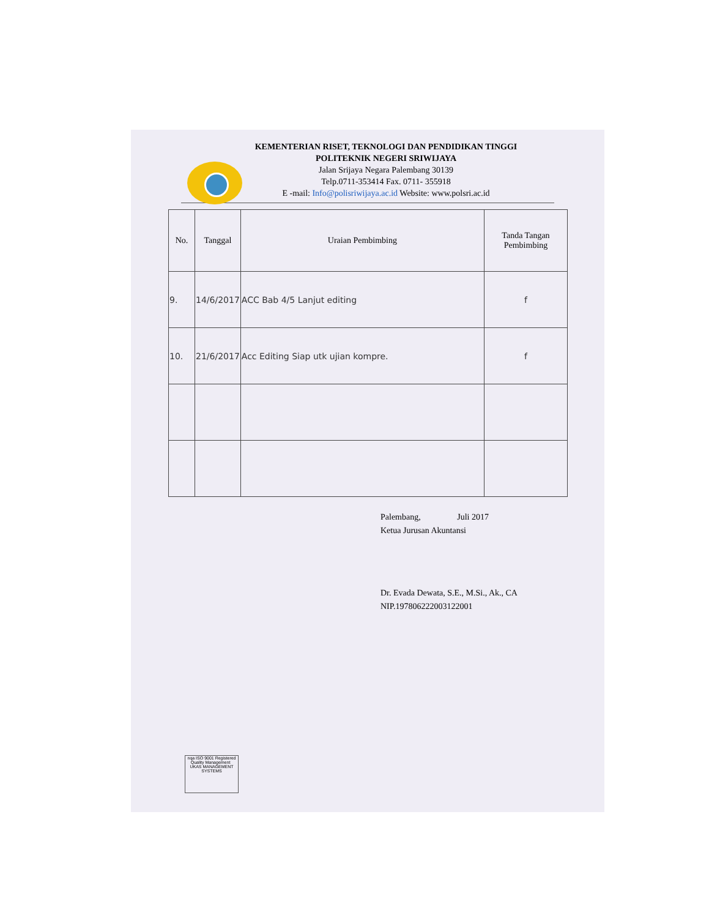KEMENTERIAN RISET, TEKNOLOGI DAN PENDIDIKAN TINGGI
POLITEKNIK NEGERI SRIWIJAYA
Jalan Srijaya Negara Palembang 30139
Telp.0711-353414 Fax. 0711- 355918
E -mail: Info@polisriwijaya.ac.id Website: www.polsri.ac.id
| No. | Tanggal | Uraian Pembimbing | Tanda Tangan Pembimbing |
| --- | --- | --- | --- |
| 9. | 14/6/2017 | ACC Bab 4/5 Lanjut editing | f |
| 10. | 21/6/2017 | Acc Editing Siap utk ujian kompre. | f |
Palembang, Juli 2017
Ketua Jurusan Akuntansi
Dr. Evada Dewata, S.E., M.Si., Ak., CA
NIP.197806222003122001
nqa ISO 9001 Registered Quality Management UKAS MANAGEMENT SYSTEMS